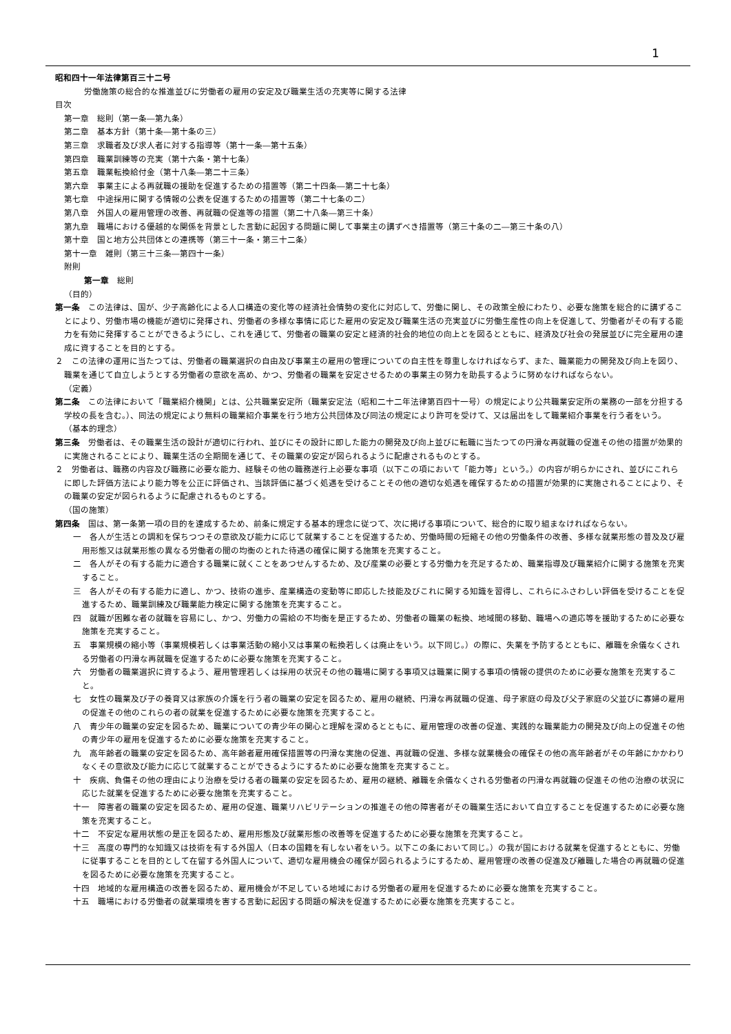1
昭和四十一年法律第百三十二号
労働施策の総合的な推進並びに労働者の雇用の安定及び職業生活の充実等に関する法律
目次
第一章　総則（第一条―第九条）
第二章　基本方針（第十条―第十条の三）
第三章　求職者及び求人者に対する指導等（第十一条―第十五条）
第四章　職業訓練等の充実（第十六条・第十七条）
第五章　職業転換給付金（第十八条―第二十三条）
第六章　事業主による再就職の援助を促進するための措置等（第二十四条―第二十七条）
第七章　中途採用に関する情報の公表を促進するための措置等（第二十七条の二）
第八章　外国人の雇用管理の改善、再就職の促進等の措置（第二十八条―第三十条）
第九章　職場における優越的な関係を背景とした言動に起因する問題に関して事業主の講ずべき措置等（第三十条の二―第三十条の八）
第十章　国と地方公共団体との連携等（第三十一条・第三十二条）
第十一章　雑則（第三十三条―第四十一条）
附則
第一章　総則
（目的）
第一条　この法律は、国が、少子高齢化による人口構造の変化等の経済社会情勢の変化に対応して、労働に関し、その政策全般にわたり、必要な施策を総合的に講ずることにより、労働市場の機能が適切に発揮され、労働者の多様な事情に応じた雇用の安定及び職業生活の充実並びに労働生産性の向上を促進して、労働者がその有する能力を有効に発揮することができるようにし、これを通じて、労働者の職業の安定と経済的社会的地位の向上とを図るとともに、経済及び社会の発展並びに完全雇用の達成に資することを目的とする。
２　この法律の運用に当たつては、労働者の職業選択の自由及び事業主の雇用の管理についての自主性を尊重しなければならず、また、職業能力の開発及び向上を図り、職業を通じて自立しようとする労働者の意欲を高め、かつ、労働者の職業を安定させるための事業主の努力を助長するように努めなければならない。
（定義）
第二条　この法律において「職業紹介機関」とは、公共職業安定所（職業安定法（昭和二十二年法律第百四十一号）の規定により公共職業安定所の業務の一部を分担する学校の長を含む。）、同法の規定により無料の職業紹介事業を行う地方公共団体及び同法の規定により許可を受けて、又は届出をして職業紹介事業を行う者をいう。
（基本的理念）
第三条　労働者は、その職業生活の設計が適切に行われ、並びにその設計に即した能力の開発及び向上並びに転職に当たつての円滑な再就職の促進その他の措置が効果的に実施されることにより、職業生活の全期間を通じて、その職業の安定が図られるように配慮されるものとする。
２　労働者は、職務の内容及び職務に必要な能力、経験その他の職務遂行上必要な事項（以下この項において「能力等」という。）の内容が明らかにされ、並びにこれらに即した評価方法により能力等を公正に評価され、当該評価に基づく処遇を受けることその他の適切な処遇を確保するための措置が効果的に実施されることにより、その職業の安定が図られるように配慮されるものとする。
（国の施策）
第四条　国は、第一条第一項の目的を達成するため、前条に規定する基本的理念に従つて、次に掲げる事項について、総合的に取り組まなければならない。
一　各人が生活との調和を保ちつつその意欲及び能力に応じて就業することを促進するため、労働時間の短縮その他の労働条件の改善、多様な就業形態の普及及び雇用形態又は就業形態の異なる労働者の間の均衡のとれた待遇の確保に関する施策を充実すること。
二　各人がその有する能力に適合する職業に就くことをあつせんするため、及び産業の必要とする労働力を充足するため、職業指導及び職業紹介に関する施策を充実すること。
三　各人がその有する能力に適し、かつ、技術の進歩、産業構造の変動等に即応した技能及びこれに関する知識を習得し、これらにふさわしい評価を受けることを促進するため、職業訓練及び職業能力検定に関する施策を充実すること。
四　就職が困難な者の就職を容易にし、かつ、労働力の需給の不均衡を是正するため、労働者の職業の転換、地域間の移動、職場への適応等を援助するために必要な施策を充実すること。
五　事業規模の縮小等（事業規模若しくは事業活動の縮小又は事業の転換若しくは廃止をいう。以下同じ。）の際に、失業を予防するとともに、離職を余儀なくされる労働者の円滑な再就職を促進するために必要な施策を充実すること。
六　労働者の職業選択に資するよう、雇用管理若しくは採用の状況その他の職場に関する事項又は職業に関する事項の情報の提供のために必要な施策を充実すること。
七　女性の職業及び子の養育又は家族の介護を行う者の職業の安定を図るため、雇用の継続、円滑な再就職の促進、母子家庭の母及び父子家庭の父並びに寡婦の雇用の促進その他のこれらの者の就業を促進するために必要な施策を充実すること。
八　青少年の職業の安定を図るため、職業についての青少年の関心と理解を深めるとともに、雇用管理の改善の促進、実践的な職業能力の開発及び向上の促進その他の青少年の雇用を促進するために必要な施策を充実すること。
九　高年齢者の職業の安定を図るため、高年齢者雇用確保措置等の円滑な実施の促進、再就職の促進、多様な就業機会の確保その他の高年齢者がその年齢にかかわりなくその意欲及び能力に応じて就業することができるようにするために必要な施策を充実すること。
十　疾病、負傷その他の理由により治療を受ける者の職業の安定を図るため、雇用の継続、離職を余儀なくされる労働者の円滑な再就職の促進その他の治療の状況に応じた就業を促進するために必要な施策を充実すること。
十一　障害者の職業の安定を図るため、雇用の促進、職業リハビリテーションの推進その他の障害者がその職業生活において自立することを促進するために必要な施策を充実すること。
十二　不安定な雇用状態の是正を図るため、雇用形態及び就業形態の改善等を促進するために必要な施策を充実すること。
十三　高度の専門的な知識又は技術を有する外国人（日本の国籍を有しない者をいう。以下この条において同じ。）の我が国における就業を促進するとともに、労働に従事することを目的として在留する外国人について、適切な雇用機会の確保が図られるようにするため、雇用管理の改善の促進及び離職した場合の再就職の促進を図るために必要な施策を充実すること。
十四　地域的な雇用構造の改善を図るため、雇用機会が不足している地域における労働者の雇用を促進するために必要な施策を充実すること。
十五　職場における労働者の就業環境を害する言動に起因する問題の解決を促進するために必要な施策を充実すること。